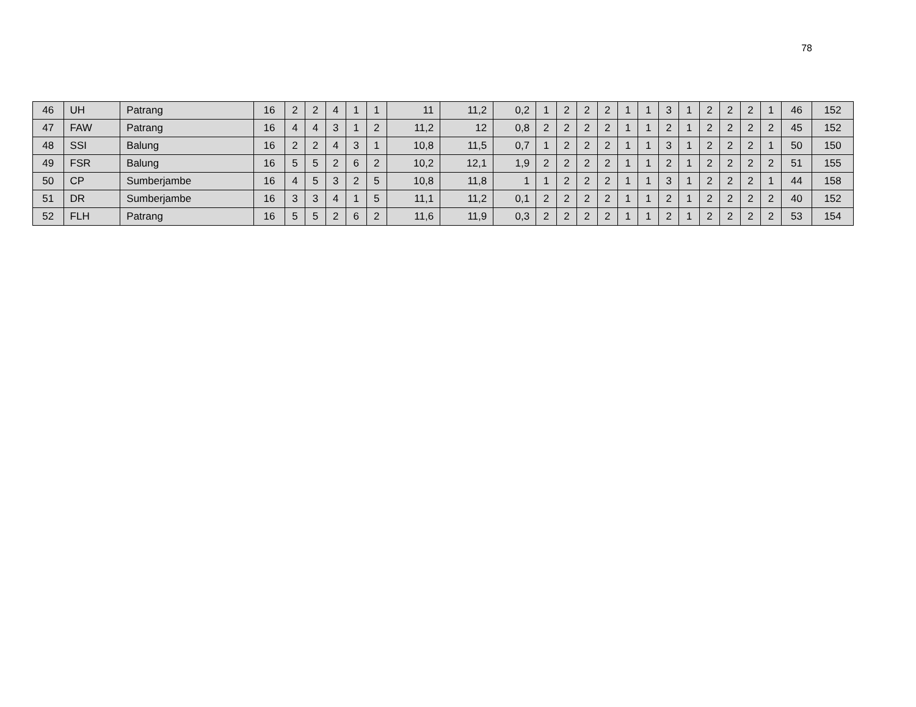78
| 46 | UH | Patrang | 16 | 2 | 2 | 4 | 1 | 1 | 11 | 11,2 | 0,2 | 1 | 2 | 2 | 2 | 1 | 1 | 3 | 1 | 2 | 2 | 2 | 1 | 46 | 152 |
| 47 | FAW | Patrang | 16 | 4 | 4 | 3 | 1 | 2 | 11,2 | 12 | 0,8 | 2 | 2 | 2 | 2 | 1 | 1 | 2 | 1 | 2 | 2 | 2 | 2 | 45 | 152 |
| 48 | SSI | Balung | 16 | 2 | 2 | 4 | 3 | 1 | 10,8 | 11,5 | 0,7 | 1 | 2 | 2 | 2 | 1 | 1 | 3 | 1 | 2 | 2 | 2 | 1 | 50 | 150 |
| 49 | FSR | Balung | 16 | 5 | 5 | 2 | 6 | 2 | 10,2 | 12,1 | 1,9 | 2 | 2 | 2 | 2 | 1 | 1 | 2 | 1 | 2 | 2 | 2 | 2 | 51 | 155 |
| 50 | CP | Sumberjambe | 16 | 4 | 5 | 3 | 2 | 5 | 10,8 | 11,8 | 1 | 1 | 2 | 2 | 2 | 1 | 1 | 3 | 1 | 2 | 2 | 2 | 1 | 44 | 158 |
| 51 | DR | Sumberjambe | 16 | 3 | 3 | 4 | 1 | 5 | 11,1 | 11,2 | 0,1 | 2 | 2 | 2 | 2 | 1 | 1 | 2 | 1 | 2 | 2 | 2 | 2 | 40 | 152 |
| 52 | FLH | Patrang | 16 | 5 | 5 | 2 | 6 | 2 | 11,6 | 11,9 | 0,3 | 2 | 2 | 2 | 2 | 1 | 1 | 2 | 1 | 2 | 2 | 2 | 2 | 53 | 154 |